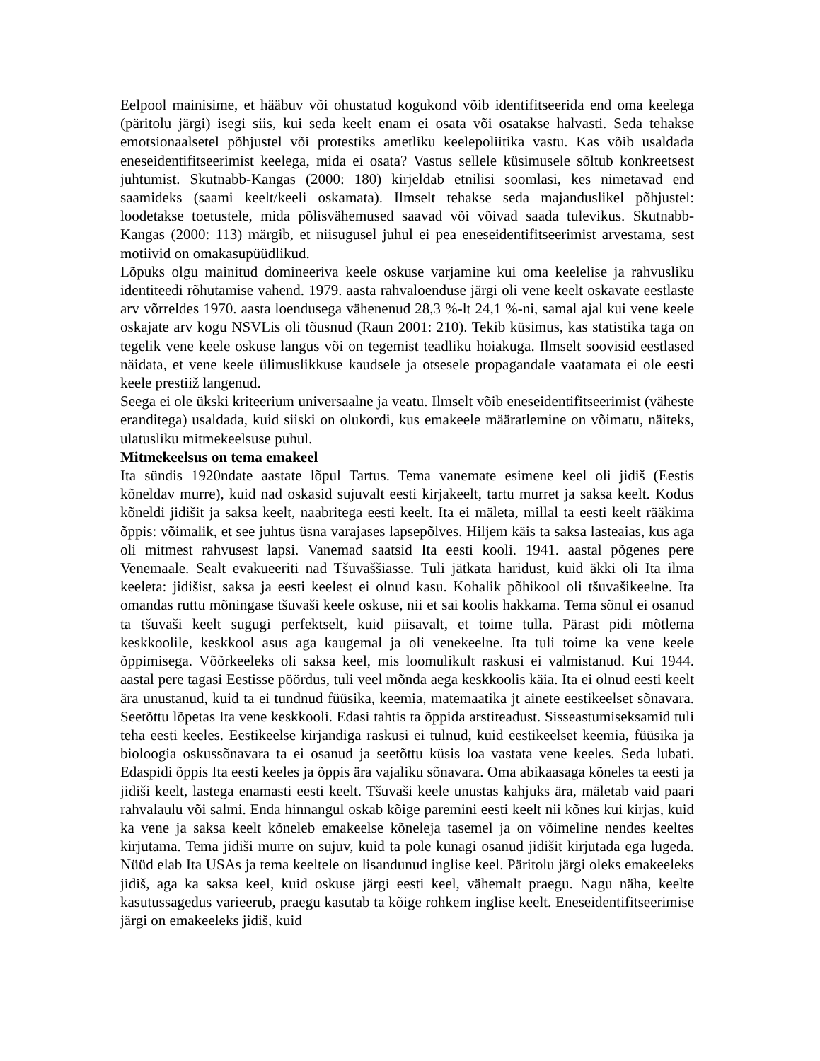Eelpool mainisime, et hääbuv või ohustatud kogukond võib identifitseerida end oma keelega (päritolu järgi) isegi siis, kui seda keelt enam ei osata või osatakse halvasti. Seda tehakse emotsionaalsetel põhjustel või protestiks ametliku keelepoliitika vastu. Kas võib usaldada eneseidentifitseerimist keelega, mida ei osata? Vastus sellele küsimusele sõltub konkreetsest juhtumist. Skutnabb-Kangas (2000: 180) kirjeldab etnilisi soomlasi, kes nimetavad end saamideks (saami keelt/keeli oskamata). Ilmselt tehakse seda majanduslikel põhjustel: loodetakse toetustele, mida põlisvähemused saavad või võivad saada tulevikus. Skutnabb-Kangas (2000: 113) märgib, et niisugusel juhul ei pea eneseidentifitseerimist arvestama, sest motiivid on omakasupüüdlikud.
Lõpuks olgu mainitud domineeriva keele oskuse varjamine kui oma keelelise ja rahvusliku identiteedi rõhutamise vahend. 1979. aasta rahvaloenduse järgi oli vene keelt oskavate eestlaste arv võrreldes 1970. aasta loendusega vähenenud 28,3 %-lt 24,1 %-ni, samal ajal kui vene keele oskajate arv kogu NSVLis oli tõusnud (Raun 2001: 210). Tekib küsimus, kas statistika taga on tegelik vene keele oskuse langus või on tegemist teadliku hoiakuga. Ilmselt soovisid eestlased näidata, et vene keele ülimuslikkuse kaudsele ja otsesele propagandale vaatamata ei ole eesti keele prestiiž langenud.
Seega ei ole ükski kriteerium universaalne ja veatu. Ilmselt võib eneseidentifitseerimist (väheste eranditega) usaldada, kuid siiski on olukordi, kus emakeele määratlemine on võimatu, näiteks, ulatusliku mitmekeelsuse puhul.
Mitmekeelsus on tema emakeel
Ita sündis 1920ndate aastate lõpul Tartus. Tema vanemate esimene keel oli jidiš (Eestis kõneldav murre), kuid nad oskasid sujuvalt eesti kirjakeelt, tartu murret ja saksa keelt. Kodus kõneldi jidišit ja saksa keelt, naabritega eesti keelt. Ita ei mäleta, millal ta eesti keelt rääkima õppis: võimalik, et see juhtus üsna varajases lapsepõlves. Hiljem käis ta saksa lasteaias, kus aga oli mitmest rahvusest lapsi. Vanemad saatsid Ita eesti kooli. 1941. aastal põgenes pere Venemaale. Sealt evakueeriti nad Tšuvaššiasse. Tuli jätkata haridust, kuid äkki oli Ita ilma keeleta: jidišist, saksa ja eesti keelest ei olnud kasu. Kohalik põhikool oli tšuvašikeelne. Ita omandas ruttu mõningase tšuvaši keele oskuse, nii et sai koolis hakkama. Tema sõnul ei osanud ta tšuvaši keelt sugugi perfektselt, kuid piisavalt, et toime tulla. Pärast pidi mõtlema keskkoolile, keskkool asus aga kaugemal ja oli venekeelne. Ita tuli toime ka vene keele õppimisega. Võõrkeeleks oli saksa keel, mis loomulikult raskusi ei valmistanud. Kui 1944. aastal pere tagasi Eestisse pöördus, tuli veel mõnda aega keskkoolis käia. Ita ei olnud eesti keelt ära unustanud, kuid ta ei tundnud füüsika, keemia, matemaatika jt ainete eestikeelset sõnavara. Seetõttu lõpetas Ita vene keskkooli. Edasi tahtis ta õppida arstiteadust. Sisseastumiseksamid tuli teha eesti keeles. Eestikeelse kirjandiga raskusi ei tulnud, kuid eestikeelset keemia, füüsika ja bioloogia oskussõnavara ta ei osanud ja seetõttu küsis loa vastata vene keeles. Seda lubati. Edaspidi õppis Ita eesti keeles ja õppis ära vajaliku sõnavara. Oma abikaasaga kõneles ta eesti ja jidiši keelt, lastega enamasti eesti keelt. Tšuvaši keele unustas kahjuks ära, mäletab vaid paari rahvalaulu või salmi. Enda hinnangul oskab kõige paremini eesti keelt nii kõnes kui kirjas, kuid ka vene ja saksa keelt kõneleb emakeelse kõneleja tasemel ja on võimeline nendes keeltes kirjutama. Tema jidiši murre on sujuv, kuid ta pole kunagi osanud jidišit kirjutada ega lugeda. Nüüd elab Ita USAs ja tema keeltele on lisandunud inglise keel. Päritolu järgi oleks emakeeleks jidiš, aga ka saksa keel, kuid oskuse järgi eesti keel, vähemalt praegu. Nagu näha, keelte kasutussagedus varieerub, praegu kasutab ta kõige rohkem inglise keelt. Eneseidentifitseerimise järgi on emakeeleks jidiš, kuid